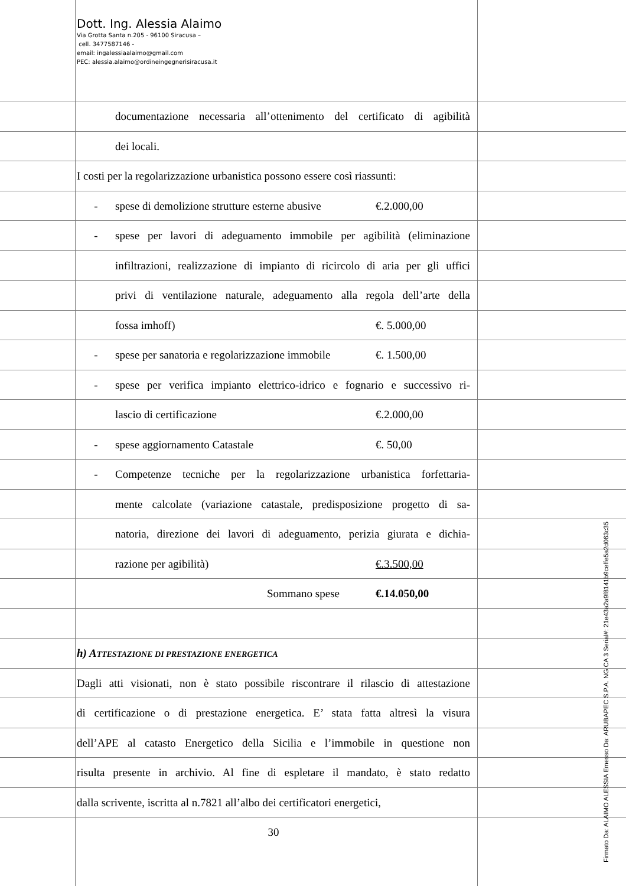Dott. Ing. Alessia Alaimo
Via Grotta Santa n.205 - 96100 Siracusa –
cell. 3477587146 -
email: ingalessiaalaimo@gmail.com
PEC: alessia.alaimo@ordineingegnerisiracusa.it
documentazione necessaria all’ottenimento del certificato di agibilità
dei locali.
I costi per la regolarizzazione urbanistica possono essere così riassunti:
- spese di demolizione strutture esterne abusive €.2.000,00
- spese per lavori di adeguamento immobile per agibilità (eliminazione
infiltrazioni, realizzazione di impianto di ricircolo di aria per gli uffici
privi di ventilazione naturale, adeguamento alla regola dell’arte della
fossa imhoff) €. 5.000,00
- spese per sanatoria e regolarizzazione immobile €. 1.500,00
- spese per verifica impianto elettrico-idrico e fognario e successivo ri-
lascio di certificazione €.2.000,00
- spese aggiornamento Catastale €. 50,00
- Competenze tecniche per la regolarizzazione urbanistica forfettaria-
mente calcolate (variazione catastale, predisposizione progetto di sa-
natoria, direzione dei lavori di adeguamento, perizia giurata e dichia-
razione per agibilità) €.3.500,00
Sommano spese €.14.050,00
h) ATTESTAZIONE DI PRESTAZIONE ENERGETICA
Dagli atti visionati, non è stato possibile riscontrare il rilascio di attestazione
di certificazione o di prestazione energetica. E’ stata fatta altresì la visura
dell’APE al catasto Energetico della Sicilia e l’immobile in questione non
risulta presente in archivio. Al fine di espletare il mandato, è stato redatto
dalla scrivente, iscritta al n.7821 all’albo dei certificatori energetici,
30
Firmato Da: ALAIMO ALESSIA Emesso Da: ARUBAPEC S.P.A. NG CA 3 Serial#: 21e43a2a9f8141b9ceffe5a2d063c35